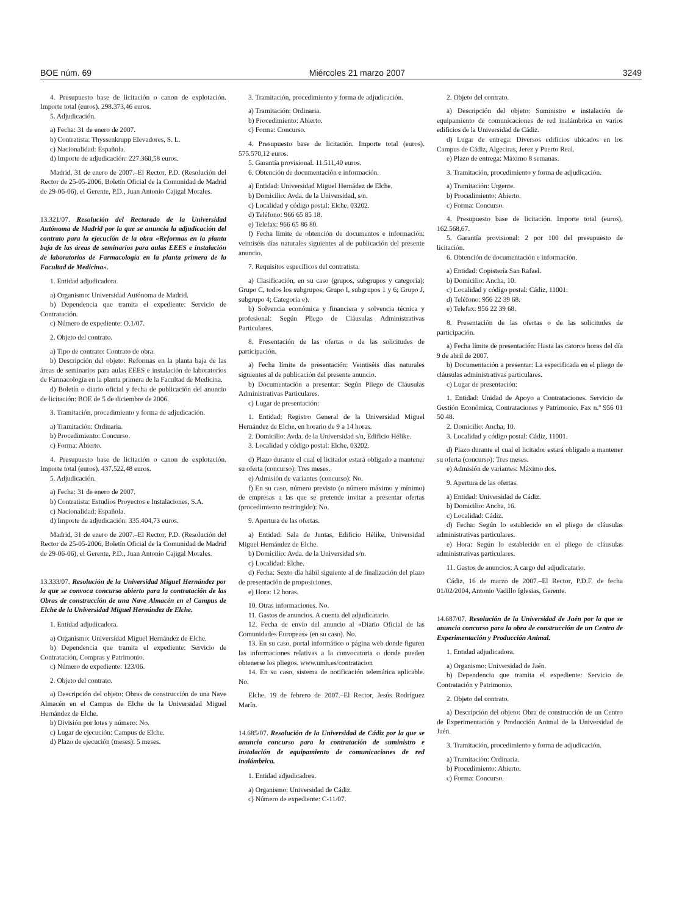BOE núm. 69 Miércoles 21 marzo 2007 3249
4. Presupuesto base de licitación o canon de explotación. Importe total (euros). 298.373,46 euros.
5. Adjudicación.
a) Fecha: 31 de enero de 2007.
b) Contratista: Thyssenkrupp Elevadores, S. L.
c) Nacionalidad: Española.
d) Importe de adjudicación: 227.360,58 euros.
Madrid, 31 de enero de 2007.–El Rector, P.D. (Resolución del Rector de 25-05-2006, Boletín Oficial de la Comunidad de Madrid de 29-06-06), el Gerente, P.D., Juan Antonio Cajigal Morales.
13.321/07. Resolución del Rectorado de la Universidad Autónoma de Madrid por la que se anuncia la adjudicación del contrato para la ejecución de la obra «Reformas en la planta baja de las áreas de seminarios para aulas EEES e instalación de laboratorios de Farmacología en la planta primera de la Facultad de Medicina».
1. Entidad adjudicadora.
a) Organismo: Universidad Autónoma de Madrid.
b) Dependencia que tramita el expediente: Servicio de Contratación.
c) Número de expediente: O.1/07.
2. Objeto del contrato.
a) Tipo de contrato: Contrato de obra.
b) Descripción del objeto: Reformas en la planta baja de las áreas de seminarios para aulas EEES e instalación de laboratorios de Farmacología en la planta primera de la Facultad de Medicina.
d) Boletín o diario oficial y fecha de publicación del anuncio de licitación: BOE de 5 de diciembre de 2006.
3. Tramitación, procedimiento y forma de adjudicación.
a) Tramitación: Ordinaria.
b) Procedimiento: Concurso.
c) Forma: Abierto.
4. Presupuesto base de licitación o canon de explotación. Importe total (euros). 437.522,48 euros.
5. Adjudicación.
a) Fecha: 31 de enero de 2007.
b) Contratista: Estudios Proyectos e Instalaciones, S.A.
c) Nacionalidad: Española.
d) Importe de adjudicación: 335.404,73 euros.
Madrid, 31 de enero de 2007.–El Rector, P.D. (Resolución del Rector de 25-05-2006, Boletín Oficial de la Comunidad de Madrid de 29-06-06), el Gerente, P.D., Juan Antonio Cajigal Morales.
13.333/07. Resolución de la Universidad Miguel Hernández por la que se convoca concurso abierto para la contratación de las Obras de construcción de una Nave Almacén en el Campus de Elche de la Universidad Miguel Hernández de Elche.
1. Entidad adjudicadora.
a) Organismo: Universidad Miguel Hernández de Elche.
b) Dependencia que tramita el expediente: Servicio de Contratación, Compras y Patrimonio.
c) Número de expediente: 123/06.
2. Objeto del contrato.
a) Descripción del objeto: Obras de construcción de una Nave Almacén en el Campus de Elche de la Universidad Miguel Hernández de Elche.
b) División por lotes y número: No.
c) Lugar de ejecución: Campus de Elche.
d) Plazo de ejecución (meses): 5 meses.
3. Tramitación, procedimiento y forma de adjudicación.
a) Tramitación: Ordinaria.
b) Procedimiento: Abierto.
c) Forma: Concurso.
4. Presupuesto base de licitación. Importe total (euros). 575.570,12 euros.
5. Garantía provisional. 11.511,40 euros.
6. Obtención de documentación e información.
a) Entidad: Universidad Miguel Hernádez de Elche.
b) Domicilio: Avda. de la Universidad, s/n.
c) Localidad y código postal: Elche, 03202.
d) Teléfono: 966 65 85 18.
e) Telefax: 966 65 86 80.
f) Fecha límite de obtención de documentos e información: veintiséis días naturales siguientes al de publicación del presente anuncio.
7. Requisitos específicos del contratista.
a) Clasificación, en su caso (grupos, subgrupos y categoría): Grupo C, todos los subgrupos; Grupo I, subgrupos 1 y 6; Grupo J, subgrupo 4; Categoría e).
b) Solvencia económica y financiera y solvencia técnica y profesional: Según Pliego de Cláusulas Administrativas Particulares.
8. Presentación de las ofertas o de las solicitudes de participación.
a) Fecha límite de presentación: Veintiséis días naturales siguientes al de publicación del presente anuncio.
b) Documentación a presentar: Según Pliego de Cláusulas Administrativas Particulares.
c) Lugar de presentación:
1. Entidad: Registro General de la Universidad Miguel Hernández de Elche, en horario de 9 a 14 horas.
2. Domicilio: Avda. de la Universidad s/n, Edificio Hélike.
3. Localidad y código postal: Elche, 03202.
d) Plazo durante el cual el licitador estará obligado a mantener su oferta (concurso): Tres meses.
e) Admisión de variantes (concurso): No.
f) En su caso, número previsto (o número máximo y mínimo) de empresas a las que se pretende invitar a presentar ofertas (procedimiento restringido): No.
9. Apertura de las ofertas.
a) Entidad: Sala de Juntas, Edificio Hélike, Universidad Miguel Hernández de Elche.
b) Domicilio: Avda. de la Universidad s/n.
c) Localidad: Elche.
d) Fecha: Sexto día hábil siguiente al de finalización del plazo de presentación de proposiciones.
e) Hora: 12 horas.
10. Otras informaciones. No.
11. Gastos de anuncios. A cuenta del adjudicatario.
12. Fecha de envío del anuncio al «Diario Oficial de las Comunidades Europeas» (en su caso). No.
13. En su caso, portal informático o página web donde figuren las informaciones relativas a la convocatoria o donde pueden obtenerse los pliegos. www.umh.es/contratacion
14. En su caso, sistema de notificación telemática aplicable. No.
Elche, 19 de febrero de 2007.–El Rector, Jesús Rodríguez Marín.
14.685/07. Resolución de la Universidad de Cádiz por la que se anuncia concurso para la contratación de suministro e instalación de equipamiento de comunicaciones de red inalámbrica.
1. Entidad adjudicadora.
a) Organismo: Universidad de Cádiz.
c) Número de expediente: C-11/07.
2. Objeto del contrato.
a) Descripción del objeto: Suministro e instalación de equipamiento de comunicaciones de red inalámbrica en varios edificios de la Universidad de Cádiz.
d) Lugar de entrega: Diversos edificios ubicados en los Campus de Cádiz, Algeciras, Jerez y Puerto Real.
e) Plazo de entrega: Máximo 8 semanas.
3. Tramitación, procedimiento y forma de adjudicación.
a) Tramitación: Urgente.
b) Procedimiento: Abierto.
c) Forma: Concurso.
4. Presupuesto base de licitación. Importe total (euros), 162.568,67.
5. Garantía provisional: 2 por 100 del presupuesto de licitación.
6. Obtención de documentación e información.
a) Entidad: Copistería San Rafael.
b) Domicilio: Ancha, 10.
c) Localidad y código postal: Cádiz, 11001.
d) Teléfono: 956 22 39 68.
e) Telefax: 956 22 39 68.
8. Presentación de las ofertas o de las solicitudes de participación.
a) Fecha límite de presentación: Hasta las catorce horas del día 9 de abril de 2007.
b) Documentación a presentar: La especificada en el pliego de cláusulas administrativas particulares.
c) Lugar de presentación:
1. Entidad: Unidad de Apoyo a Contrataciones. Servicio de Gestión Económica, Contrataciones y Patrimonio. Fax n.º 956 01 50 48.
2. Domicilio: Ancha, 10.
3. Localidad y código postal: Cádiz, 11001.
d) Plazo durante el cual el licitador estará obligado a mantener su oferta (concurso): Tres meses.
e) Admisión de variantes: Máximo dos.
9. Apertura de las ofertas.
a) Entidad: Universidad de Cádiz.
b) Domicilio: Ancha, 16.
c) Localidad: Cádiz.
d) Fecha: Según lo establecido en el pliego de cláusulas administrativas particulares.
e) Hora: Según lo establecido en el pliego de cláusulas administrativas particulares.
11. Gastos de anuncios: A cargo del adjudicatario.
Cádiz, 16 de marzo de 2007.–El Rector, P.D.F. de fecha 01/02/2004, Antonio Vadillo Iglesias, Gerente.
14.687/07. Resolución de la Universidad de Jaén por la que se anuncia concurso para la obra de construcción de un Centro de Experimentación y Producción Animal.
1. Entidad adjudicadora.
a) Organismo: Universidad de Jaén.
b) Dependencia que tramita el expediente: Servicio de Contratación y Patrimonio.
2. Objeto del contrato.
a) Descripción del objeto: Obra de construcción de un Centro de Experimentación y Producción Animal de la Universidad de Jaén.
3. Tramitación, procedimiento y forma de adjudicación.
a) Tramitación: Ordinaria.
b) Procedimiento: Abierto.
c) Forma: Concurso.